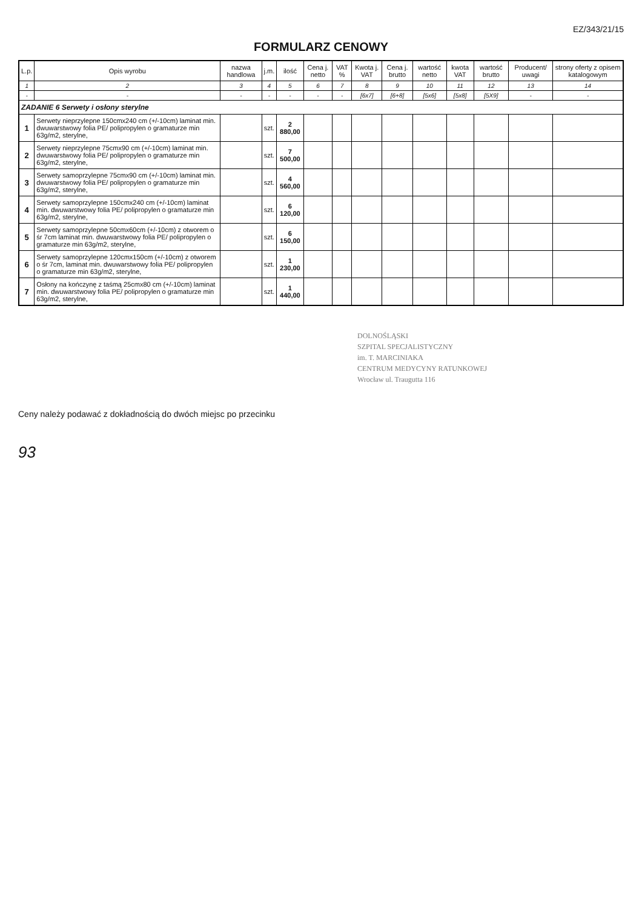EZ/343/21/15
FORMULARZ CENOWY
| L.p. | Opis wyrobu | nazwa handlowa | j.m. | ilość | Cena j. netto | VAT % | Kwota j. VAT | Cena j. brutto | wartość netto | kwota VAT | wartość brutto | Producent/ uwagi | strony oferty z opisem katalogowym |
| --- | --- | --- | --- | --- | --- | --- | --- | --- | --- | --- | --- | --- | --- |
| 1 | 2 | 3 | 4 | 5 | 6 | 7 | 8 | 9 | 10 | 11 | 12 | 13 | 14 |
| - | - | - | - | - | - | - | [6x7] | [6+8] | [5x6] | [5x8] | [5X9] | - | - |
| ZADANIE 6 Serwety i osłony sterylne | | | | | | | | | | | | | |
| 1 | Serwety nieprzylepne 150cmx240 cm (+/-10cm) laminat min. dwuwarstwowy folia PE/ polipropylen o gramaturze min 63g/m2, sterylne, | | szt. | 2 880,00 | | | | | | | | | |
| 2 | Serwety nieprzylepne 75cmx90 cm (+/-10cm) laminat min. dwuwarstwowy folia PE/ polipropylen o gramaturze min 63g/m2, sterylne, | | szt. | 7 500,00 | | | | | | | | | |
| 3 | Serwety samoprzylepne 75cmx90 cm (+/-10cm) laminat min. dwuwarstwowy folia PE/ polipropylen o gramaturze min 63g/m2, sterylne, | | szt. | 4 560,00 | | | | | | | | | |
| 4 | Serwety samoprzylepne 150cmx240 cm (+/-10cm) laminat min. dwuwarstwowy folia PE/ polipropylen o gramaturze min 63g/m2, sterylne, | | szt. | 6 120,00 | | | | | | | | | |
| 5 | Serwety samoprzylepne 50cmx60cm (+/-10cm) z otworem o śr 7cm laminat min. dwuwarstwowy folia PE/ polipropylen o gramaturze min 63g/m2, sterylne, | | szt. | 6 150,00 | | | | | | | | | |
| 6 | Serwety samoprzylepne 120cmx150cm (+/-10cm) z otworem o śr 7cm, laminat min. dwuwarstwowy folia PE/ polipropylen o gramaturze min 63g/m2, sterylne, | | szt. | 1 230,00 | | | | | | | | | |
| 7 | Osłony na kończynę z taśmą 25cmx80 cm (+/-10cm) laminat min. dwuwarstwowy folia PE/ polipropylen o gramaturze min 63g/m2, sterylne, | | szt. | 1 440,00 | | | | | | | | | |
DOLNOŚLĄSKI
SZPITAL SPECJALISTYCZNY
im. T. MARCINIAKA
CENTRUM MEDYCYNY RATUNKOWEJ
Wrocław ul. Traugutta 116
Ceny należy podawać z dokładnością do dwóch miejsc po przecinku
93